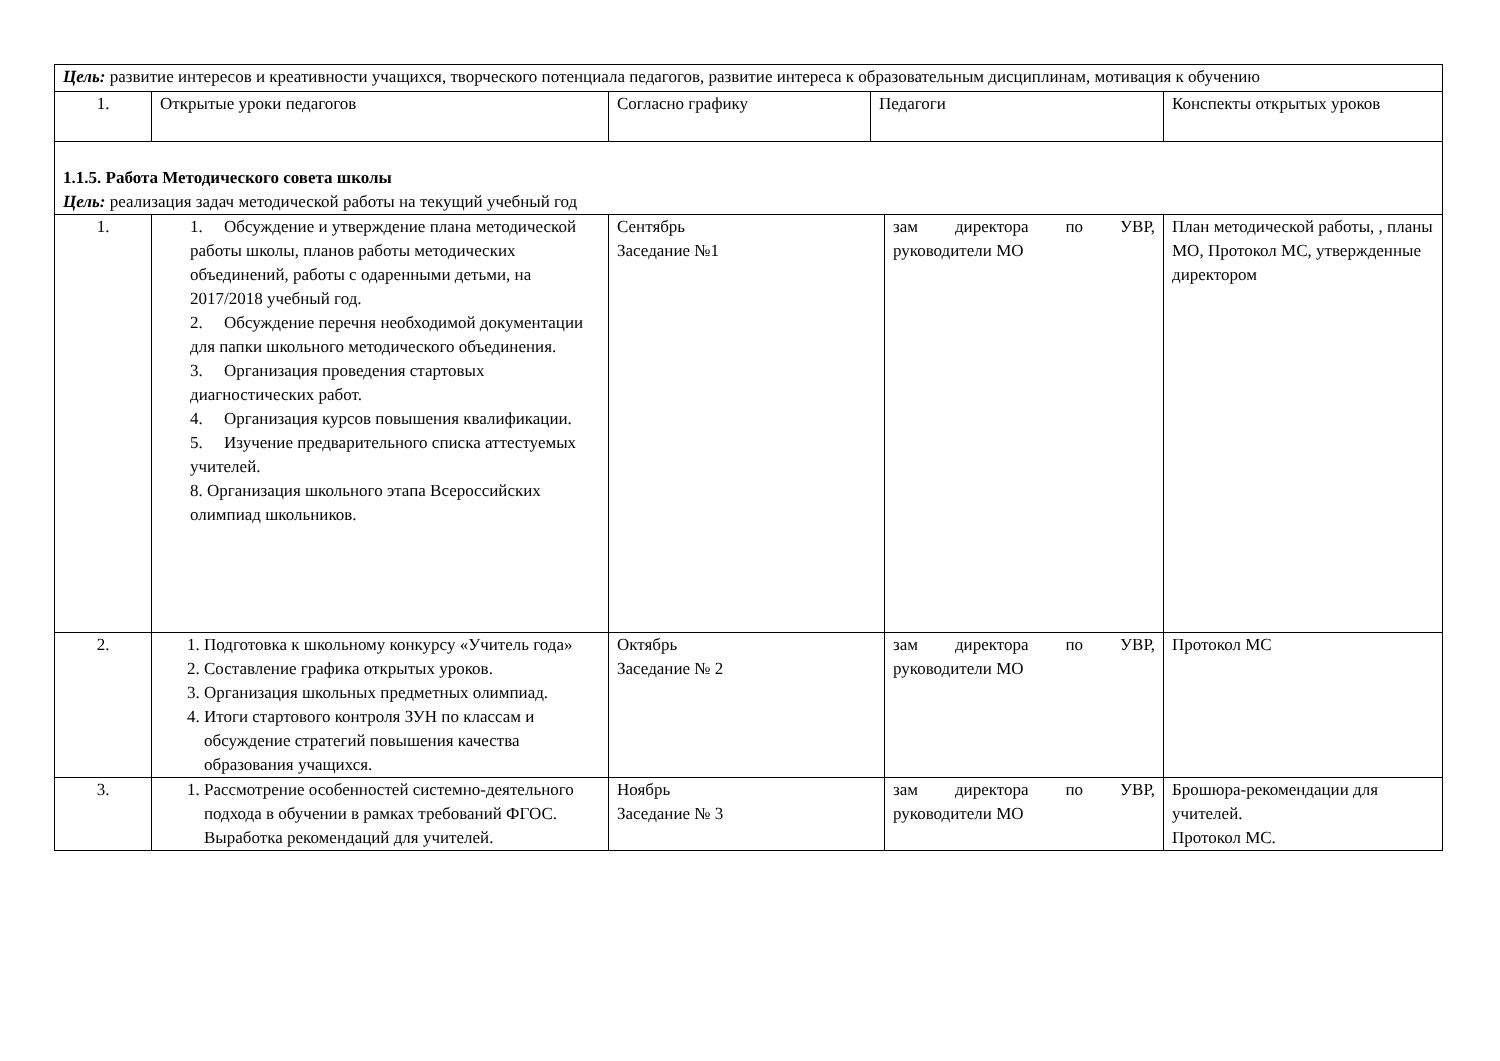| Цель: развитие интересов и креативности учащихся, творческого потенциала педагогов, развитие интереса к образовательным дисциплинам, мотивация к обучению | | | | | |
| 1. | Открытые уроки педагогов | Согласно графику | Педагоги | | Конспекты открытых уроков |
| 1.1.5. Работа Методического совета школы Цель: реализация задач методической работы на текущий учебный год | | | | | |
| 1. | 1. Обсуждение и утверждение плана методической работы школы, планов работы методических объединений, работы с одаренными детьми, на 2017/2018 учебный год. 2. Обсуждение перечня необходимой документации для папки школьного методического объединения. 3. Организация проведения стартовых диагностических работ. 4. Организация курсов повышения квалификации. 5. Изучение предварительного списка аттестуемых учителей. 8. Организация школьного этапа Всероссийских олимпиад школьников. | Сентябрь Заседание №1 | | зам директора по УВР, руководители МО | План методической работы, , планы МО, Протокол МС, утвержденные директором |
| 2. | 1. Подготовка к школьному конкурсу «Учитель года» 2. Составление графика открытых уроков. 3. Организация школьных предметных олимпиад. 4. Итоги стартового контроля ЗУН по классам и обсуждение стратегий повышения качества образования учащихся. | Октябрь Заседание № 2 | | зам директора по УВР, руководители МО | Протокол МС |
| 3. | 1. Рассмотрение особенностей системно-деятельного подхода в обучении в рамках требований ФГОС. Выработка рекомендаций для учителей. | Ноябрь Заседание № 3 | | зам директора по УВР, руководители МО | Брошюра-рекомендации для учителей. Протокол МС. |